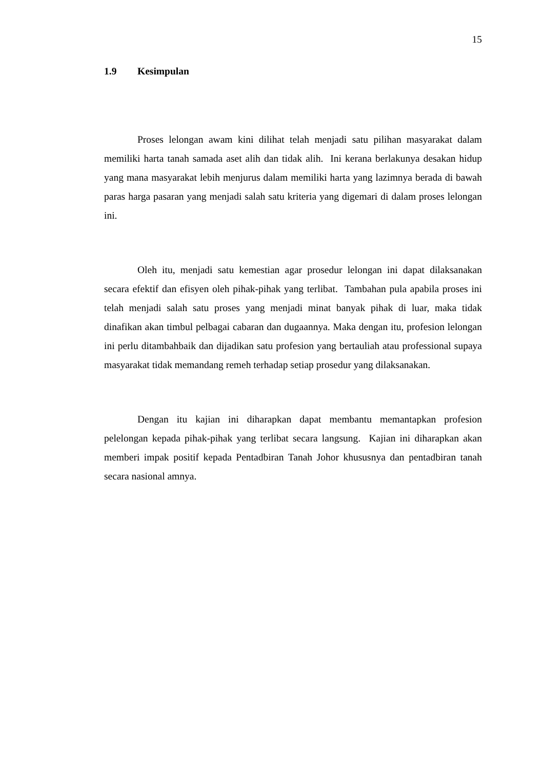15
1.9 Kesimpulan
Proses lelongan awam kini dilihat telah menjadi satu pilihan masyarakat dalam memiliki harta tanah samada aset alih dan tidak alih. Ini kerana berlakunya desakan hidup yang mana masyarakat lebih menjurus dalam memiliki harta yang lazimnya berada di bawah paras harga pasaran yang menjadi salah satu kriteria yang digemari di dalam proses lelongan ini.
Oleh itu, menjadi satu kemestian agar prosedur lelongan ini dapat dilaksanakan secara efektif dan efisyen oleh pihak-pihak yang terlibat. Tambahan pula apabila proses ini telah menjadi salah satu proses yang menjadi minat banyak pihak di luar, maka tidak dinafikan akan timbul pelbagai cabaran dan dugaannya. Maka dengan itu, profesion lelongan ini perlu ditambahbaik dan dijadikan satu profesion yang bertauliah atau professional supaya masyarakat tidak memandang remeh terhadap setiap prosedur yang dilaksanakan.
Dengan itu kajian ini diharapkan dapat membantu memantapkan profesion pelelongan kepada pihak-pihak yang terlibat secara langsung. Kajian ini diharapkan akan memberi impak positif kepada Pentadbiran Tanah Johor khususnya dan pentadbiran tanah secara nasional amnya.